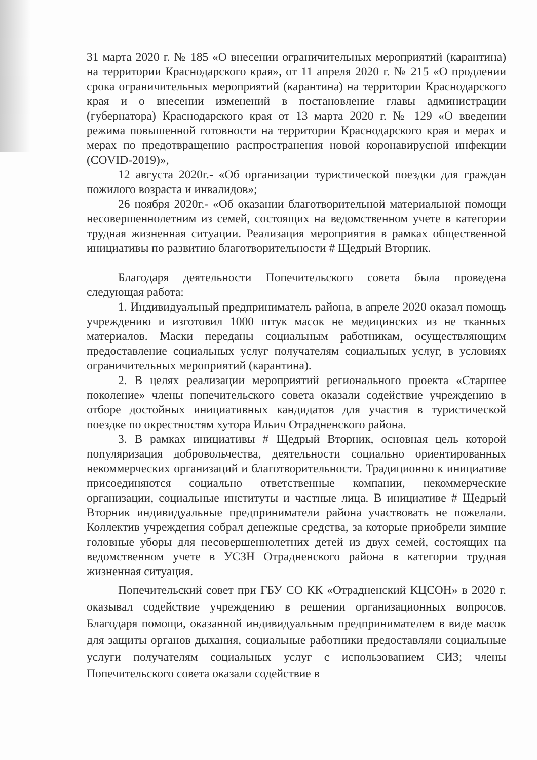31 марта 2020 г. № 185 «О внесении ограничительных мероприятий (карантина) на территории Краснодарского края», от 11 апреля 2020 г. № 215 «О продлении срока ограничительных мероприятий (карантина) на территории Краснодарского края и о внесении изменений в постановление главы администрации (губернатора) Краснодарского края от 13 марта 2020 г. № 129 «О введении режима повышенной готовности на территории Краснодарского края и мерах и мерах по предотвращению распространения новой коронавирусной инфекции (COVID-2019)»,
12 августа 2020г.- «Об организации туристической поездки для граждан пожилого возраста и инвалидов»;
26 ноября 2020г.- «Об оказании благотворительной материальной помощи несовершеннолетним из семей, состоящих на ведомственном учете в категории трудная жизненная ситуации. Реализация мероприятия в рамках общественной инициативы по развитию благотворительности # Щедрый Вторник.
Благодаря деятельности Попечительского совета была проведена следующая работа:
1. Индивидуальный предприниматель района, в апреле 2020 оказал помощь учреждению и изготовил 1000 штук масок не медицинских из не тканных материалов. Маски переданы социальным работникам, осуществляющим предоставление социальных услуг получателям социальных услуг, в условиях ограничительных мероприятий (карантина).
2. В целях реализации мероприятий регионального проекта «Старшее поколение» члены попечительского совета оказали содействие учреждению в отборе достойных инициативных кандидатов для участия в туристической поездке по окрестностям хутора Ильич Отрадненского района.
3. В рамках инициативы # Щедрый Вторник, основная цель которой популяризация добровольчества, деятельности социально ориентированных некоммерческих организаций и благотворительности. Традиционно к инициативе присоединяются социально ответственные компании, некоммерческие организации, социальные институты и частные лица. В инициативе # Щедрый Вторник индивидуальные предприниматели района участвовать не пожелали. Коллектив учреждения собрал денежные средства, за которые приобрели зимние головные уборы для несовершеннолетних детей из двух семей, состоящих на ведомственном учете в УСЗН Отрадненского района в категории трудная жизненная ситуация.
Попечительский совет при ГБУ СО КК «Отрадненский КЦСОН» в 2020 г. оказывал содействие учреждению в решении организационных вопросов. Благодаря помощи, оказанной индивидуальным предпринимателем в виде масок для защиты органов дыхания, социальные работники предоставляли социальные услуги получателям социальных услуг с использованием СИЗ; члены Попечительского совета оказали содействие в